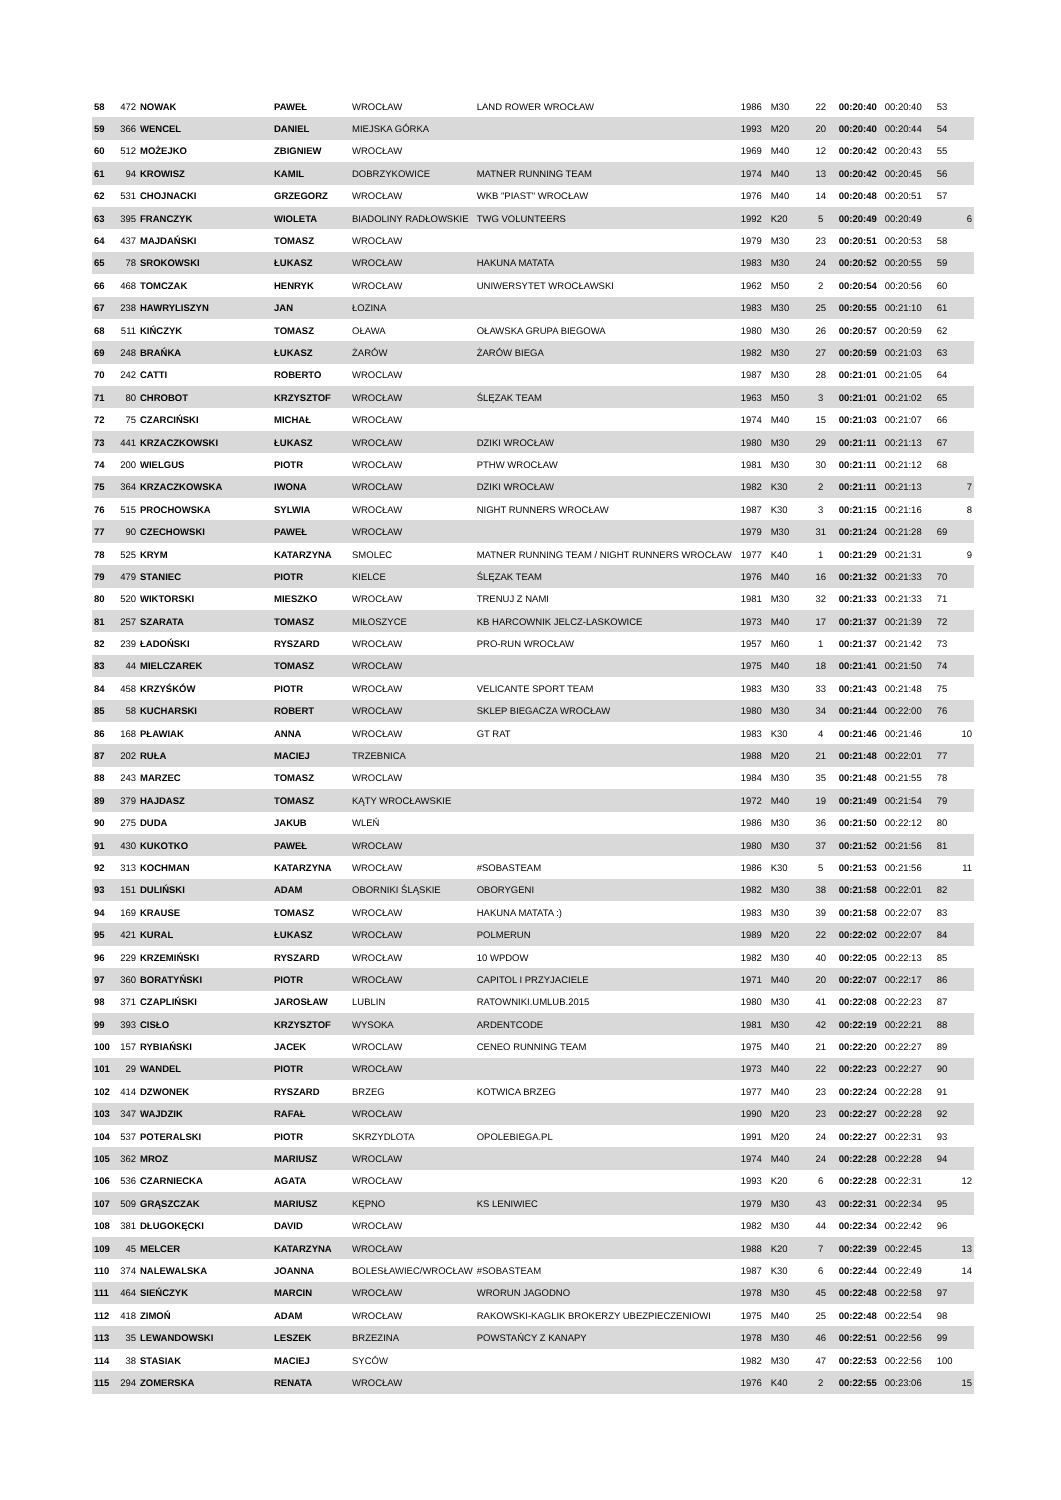| 58 | 472 | NOWAK | PAWEŁ | WROCŁAW | LAND ROWER WROCŁAW | 1986 | M30 | 22 | 00:20:40 | 00:20:40 | 53 | |
| 59 | 366 | WENCEL | DANIEL | MIEJSKA GÓRKA | | 1993 | M20 | 20 | 00:20:40 | 00:20:44 | 54 | |
| 60 | 512 | MOŻEJKO | ZBIGNIEW | WROCŁAW | | 1969 | M40 | 12 | 00:20:42 | 00:20:43 | 55 | |
| 61 | 94 | KROWISZ | KAMIL | DOBRZYKOWICE | MATNER RUNNING TEAM | 1974 | M40 | 13 | 00:20:42 | 00:20:45 | 56 | |
| 62 | 531 | CHOJNACKI | GRZEGORZ | WROCŁAW | WKB "PIAST" WROCŁAW | 1976 | M40 | 14 | 00:20:48 | 00:20:51 | 57 | |
| 63 | 395 | FRANCZYK | WIOLETA | BIADOLINY RADŁOWSKIE | TWG VOLUNTEERS | 1992 | K20 | 5 | 00:20:49 | 00:20:49 | | 6 |
| 64 | 437 | MAJDAŃSKI | TOMASZ | WROCŁAW | | 1979 | M30 | 23 | 00:20:51 | 00:20:53 | 58 | |
| 65 | 78 | SROKOWSKI | ŁUKASZ | WROCŁAW | HAKUNA MATATA | 1983 | M30 | 24 | 00:20:52 | 00:20:55 | 59 | |
| 66 | 468 | TOMCZAK | HENRYK | WROCŁAW | UNIWERSYTET WROCŁAWSKI | 1962 | M50 | 2 | 00:20:54 | 00:20:56 | 60 | |
| 67 | 238 | HAWRYLISZYN | JAN | ŁOZINA | | 1983 | M30 | 25 | 00:20:55 | 00:21:10 | 61 | |
| 68 | 511 | KIŃCZYK | TOMASZ | OŁAWA | OŁAWSKA GRUPA BIEGOWA | 1980 | M30 | 26 | 00:20:57 | 00:20:59 | 62 | |
| 69 | 248 | BRAŃKA | ŁUKASZ | ŻARÓW | ŻARÓW BIEGA | 1982 | M30 | 27 | 00:20:59 | 00:21:03 | 63 | |
| 70 | 242 | CATTI | ROBERTO | WROCLAW | | 1987 | M30 | 28 | 00:21:01 | 00:21:05 | 64 | |
| 71 | 80 | CHROBOT | KRZYSZTOF | WROCŁAW | ŚLĘZAK TEAM | 1963 | M50 | 3 | 00:21:01 | 00:21:02 | 65 | |
| 72 | 75 | CZARCIŃSKI | MICHAŁ | WROCŁAW | | 1974 | M40 | 15 | 00:21:03 | 00:21:07 | 66 | |
| 73 | 441 | KRZACZKOWSKI | ŁUKASZ | WROCŁAW | DZIKI WROCŁAW | 1980 | M30 | 29 | 00:21:11 | 00:21:13 | 67 | |
| 74 | 200 | WIELGUS | PIOTR | WROCŁAW | PTHW WROCŁAW | 1981 | M30 | 30 | 00:21:11 | 00:21:12 | 68 | |
| 75 | 364 | KRZACZKOWSKA | IWONA | WROCŁAW | DZIKI WROCŁAW | 1982 | K30 | 2 | 00:21:11 | 00:21:13 | | 7 |
| 76 | 515 | PROCHOWSKA | SYLWIA | WROCŁAW | NIGHT RUNNERS WROCŁAW | 1987 | K30 | 3 | 00:21:15 | 00:21:16 | | 8 |
| 77 | 90 | CZECHOWSKI | PAWEŁ | WROCŁAW | | 1979 | M30 | 31 | 00:21:24 | 00:21:28 | 69 | |
| 78 | 525 | KRYM | KATARZYNA | SMOLEC | MATNER RUNNING TEAM / NIGHT RUNNERS WROCŁAW | 1977 | K40 | 1 | 00:21:29 | 00:21:31 | | 9 |
| 79 | 479 | STANIEC | PIOTR | KIELCE | ŚLĘZAK TEAM | 1976 | M40 | 16 | 00:21:32 | 00:21:33 | 70 | |
| 80 | 520 | WIKTORSKI | MIESZKO | WROCŁAW | TRENUJ Z NAMI | 1981 | M30 | 32 | 00:21:33 | 00:21:33 | 71 | |
| 81 | 257 | SZARATA | TOMASZ | MIŁOSZYCE | KB HARCOWNIK JELCZ-LASKOWICE | 1973 | M40 | 17 | 00:21:37 | 00:21:39 | 72 | |
| 82 | 239 | ŁADOŃSKI | RYSZARD | WROCŁAW | PRO-RUN WROCŁAW | 1957 | M60 | 1 | 00:21:37 | 00:21:42 | 73 | |
| 83 | 44 | MIELCZAREK | TOMASZ | WROCŁAW | | 1975 | M40 | 18 | 00:21:41 | 00:21:50 | 74 | |
| 84 | 458 | KRZYŚKÓW | PIOTR | WROCŁAW | VELICANTE SPORT TEAM | 1983 | M30 | 33 | 00:21:43 | 00:21:48 | 75 | |
| 85 | 58 | KUCHARSKI | ROBERT | WROCŁAW | SKLEP BIEGACZA WROCŁAW | 1980 | M30 | 34 | 00:21:44 | 00:22:00 | 76 | |
| 86 | 168 | PŁAWIAK | ANNA | WROCŁAW | GT RAT | 1983 | K30 | 4 | 00:21:46 | 00:21:46 | | 10 |
| 87 | 202 | RUŁA | MACIEJ | TRZEBNICA | | 1988 | M20 | 21 | 00:21:48 | 00:22:01 | 77 | |
| 88 | 243 | MARZEC | TOMASZ | WROCLAW | | 1984 | M30 | 35 | 00:21:48 | 00:21:55 | 78 | |
| 89 | 379 | HAJDASZ | TOMASZ | KĄTY WROCŁAWSKIE | | 1972 | M40 | 19 | 00:21:49 | 00:21:54 | 79 | |
| 90 | 275 | DUDA | JAKUB | WLEŃ | | 1986 | M30 | 36 | 00:21:50 | 00:22:12 | 80 | |
| 91 | 430 | KUKOTKO | PAWEŁ | WROCŁAW | | 1980 | M30 | 37 | 00:21:52 | 00:21:56 | 81 | |
| 92 | 313 | KOCHMAN | KATARZYNA | WROCŁAW | #SOBASTEAM | 1986 | K30 | 5 | 00:21:53 | 00:21:56 | | 11 |
| 93 | 151 | DULIŃSKI | ADAM | OBORNIKI ŚLĄSKIE | OBORYGENI | 1982 | M30 | 38 | 00:21:58 | 00:22:01 | 82 | |
| 94 | 169 | KRAUSE | TOMASZ | WROCŁAW | HAKUNA MATATA :) | 1983 | M30 | 39 | 00:21:58 | 00:22:07 | 83 | |
| 95 | 421 | KURAL | ŁUKASZ | WROCŁAW | POLMERUN | 1989 | M20 | 22 | 00:22:02 | 00:22:07 | 84 | |
| 96 | 229 | KRZEMIŃSKI | RYSZARD | WROCŁAW | 10 WPDOW | 1982 | M30 | 40 | 00:22:05 | 00:22:13 | 85 | |
| 97 | 360 | BORATYŃSKI | PIOTR | WROCŁAW | CAPITOL I PRZYJACIELE | 1971 | M40 | 20 | 00:22:07 | 00:22:17 | 86 | |
| 98 | 371 | CZAPLIŃSKI | JAROSŁAW | LUBLIN | RATOWNIKI.UMLUB.2015 | 1980 | M30 | 41 | 00:22:08 | 00:22:23 | 87 | |
| 99 | 393 | CISŁO | KRZYSZTOF | WYSOKA | ARDENTCODE | 1981 | M30 | 42 | 00:22:19 | 00:22:21 | 88 | |
| 100 | 157 | RYBIAŃSKI | JACEK | WROCLAW | CENEO RUNNING TEAM | 1975 | M40 | 21 | 00:22:20 | 00:22:27 | 89 | |
| 101 | 29 | WANDEL | PIOTR | WROCŁAW | | 1973 | M40 | 22 | 00:22:23 | 00:22:27 | 90 | |
| 102 | 414 | DZWONEK | RYSZARD | BRZEG | KOTWICA BRZEG | 1977 | M40 | 23 | 00:22:24 | 00:22:28 | 91 | |
| 103 | 347 | WAJDZIK | RAFAŁ | WROCŁAW | | 1990 | M20 | 23 | 00:22:27 | 00:22:28 | 92 | |
| 104 | 537 | POTERALSKI | PIOTR | SKRZYDLOTA | OPOLEBIEGA.PL | 1991 | M20 | 24 | 00:22:27 | 00:22:31 | 93 | |
| 105 | 362 | MROZ | MARIUSZ | WROCLAW | | 1974 | M40 | 24 | 00:22:28 | 00:22:28 | 94 | |
| 106 | 536 | CZARNIECKA | AGATA | WROCŁAW | | 1993 | K20 | 6 | 00:22:28 | 00:22:31 | | 12 |
| 107 | 509 | GRĄSZCZAK | MARIUSZ | KĘPNO | KS LENIWIEC | 1979 | M30 | 43 | 00:22:31 | 00:22:34 | 95 | |
| 108 | 381 | DŁUGOKĘCKI | DAVID | WROCŁAW | | 1982 | M30 | 44 | 00:22:34 | 00:22:42 | 96 | |
| 109 | 45 | MELCER | KATARZYNA | WROCŁAW | | 1988 | K20 | 7 | 00:22:39 | 00:22:45 | | 13 |
| 110 | 374 | NALEWALSKA | JOANNA | BOLESŁAWIEC/WROCŁAW | #SOBASTEAM | 1987 | K30 | 6 | 00:22:44 | 00:22:49 | | 14 |
| 111 | 464 | SIEŃCZYK | MARCIN | WROCŁAW | WRORUN JAGODNO | 1978 | M30 | 45 | 00:22:48 | 00:22:58 | 97 | |
| 112 | 418 | ZIMOŃ | ADAM | WROCŁAW | RAKOWSKI-KAGLIK BROKERZY UBEZPIECZENIOWI | 1975 | M40 | 25 | 00:22:48 | 00:22:54 | 98 | |
| 113 | 35 | LEWANDOWSKI | LESZEK | BRZEZINA | POWSTAŃCY Z KANAPY | 1978 | M30 | 46 | 00:22:51 | 00:22:56 | 99 | |
| 114 | 38 | STASIAK | MACIEJ | SYCÓW | | 1982 | M30 | 47 | 00:22:53 | 00:22:56 | 100 | |
| 115 | 294 | ZOMERSKA | RENATA | WROCŁAW | | 1976 | K40 | 2 | 00:22:55 | 00:23:06 | | 15 |